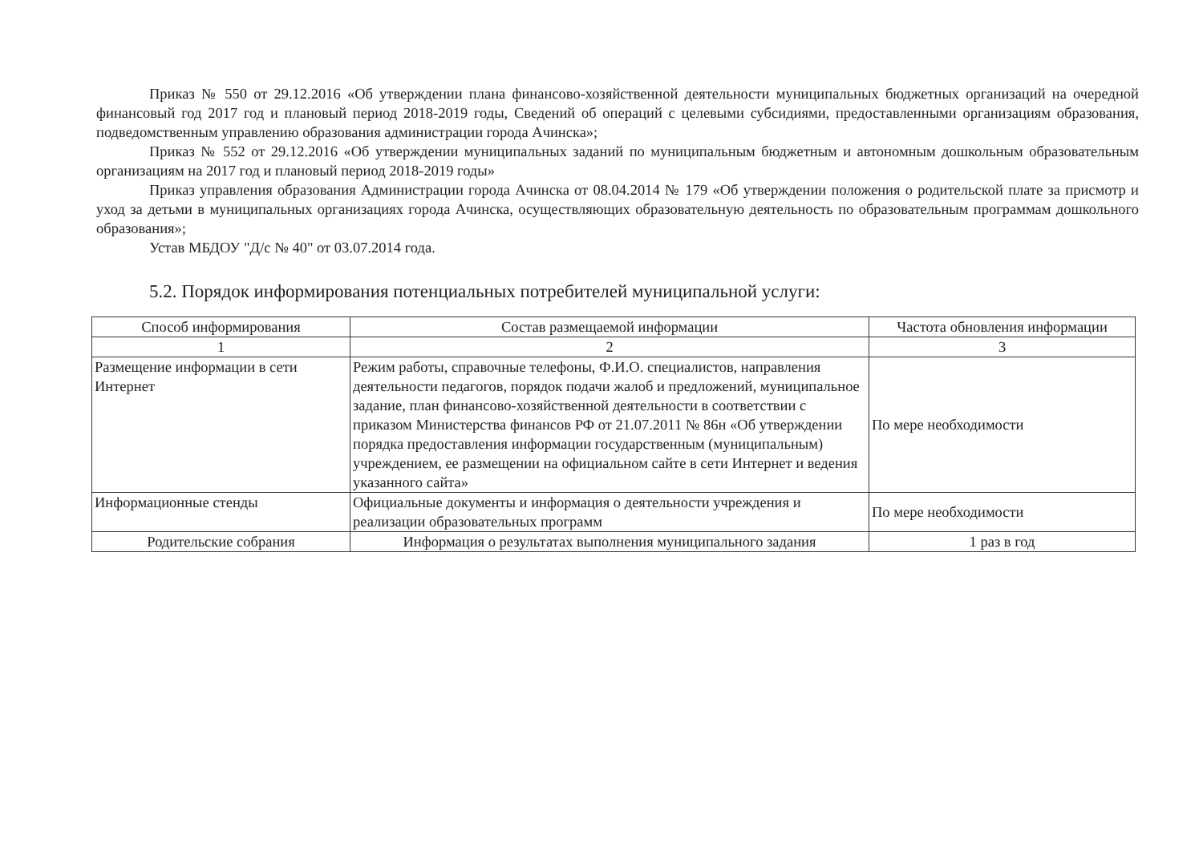Приказ № 550 от 29.12.2016 «Об утверждении плана финансово-хозяйственной деятельности муниципальных бюджетных организаций на очередной финансовый год 2017 год и плановый период 2018-2019 годы, Сведений об операций с целевыми субсидиями, предоставленными организациям образования, подведомственным управлению образования администрации города Ачинска»;
Приказ № 552 от 29.12.2016 «Об утверждении муниципальных заданий по муниципальным бюджетным и автономным дошкольным образовательным организациям на 2017 год и плановый период 2018-2019 годы»
Приказ управления образования Администрации города Ачинска от 08.04.2014 № 179 «Об утверждении положения о родительской плате за присмотр и уход за детьми в муниципальных организациях города Ачинска, осуществляющих образовательную деятельность по образовательным программам дошкольного образования»;
Устав МБДОУ "Д/с № 40" от 03.07.2014 года.
5.2. Порядок информирования потенциальных потребителей муниципальной услуги:
| Способ информирования | Состав размещаемой информации | Частота обновления информации |
| --- | --- | --- |
| 1 | 2 | 3 |
| Размещение информации в сети Интернет | Режим работы, справочные телефоны, Ф.И.О. специалистов, направления деятельности педагогов, порядок подачи жалоб и предложений, муниципальное задание, план финансово-хозяйственной деятельности в соответствии с приказом Министерства финансов РФ от 21.07.2011 № 86н «Об утверждении порядка предоставления информации государственным (муниципальным) учреждением, ее размещении на официальном сайте в сети Интернет и ведения указанного сайта» | По мере необходимости |
| Информационные стенды | Официальные документы и информация о деятельности учреждения и реализации образовательных программ | По мере необходимости |
| Родительские собрания | Информация о результатах выполнения муниципального задания | 1 раз в год |